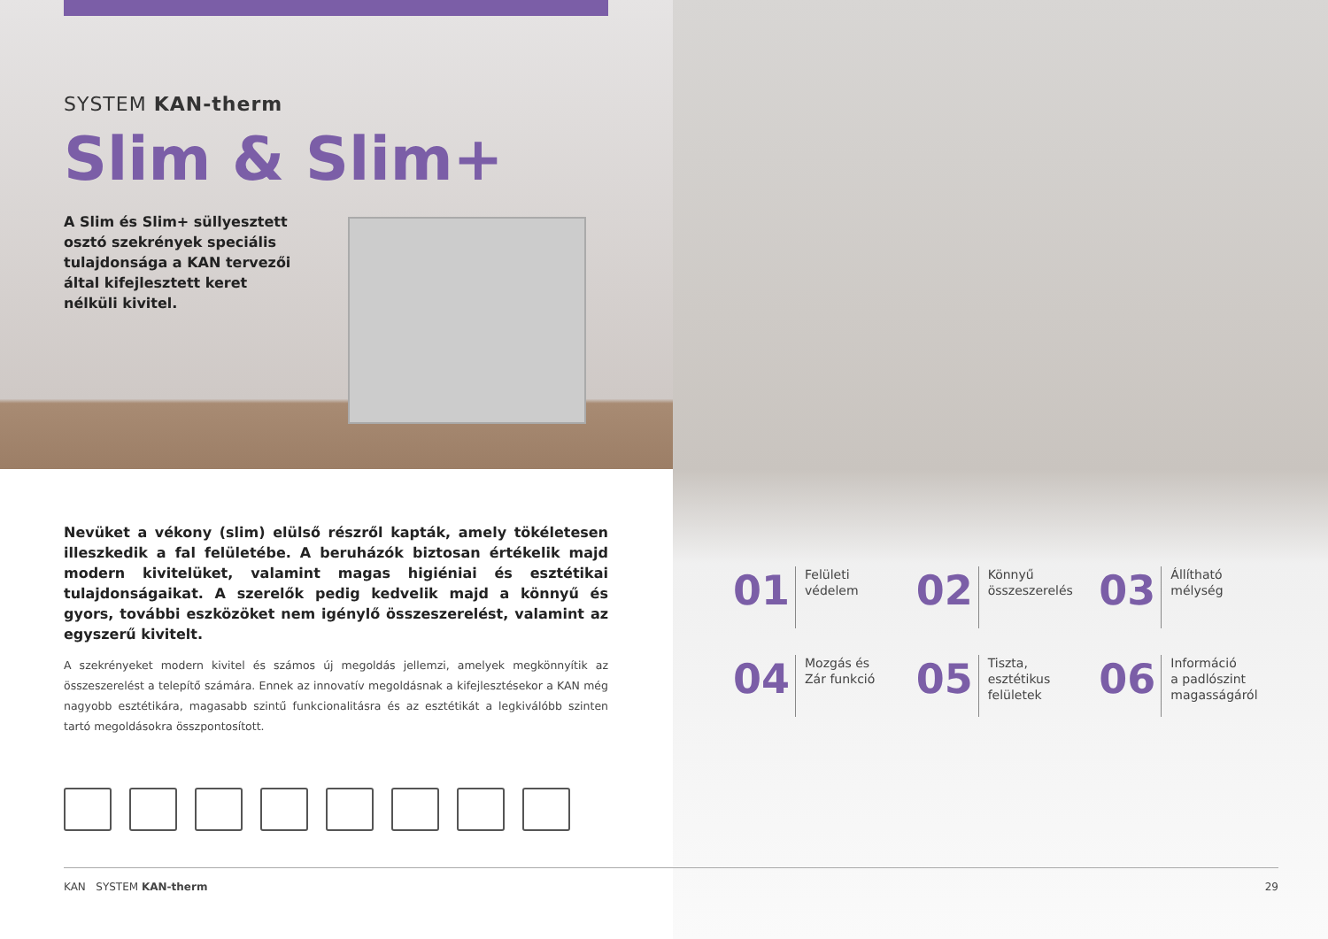SYSTEM KAN-therm
Slim & Slim+
A Slim és Slim+ süllyesztett osztó szekrények speciális tulajdonsága a KAN tervezői által kifejlesztett keret nélküli kivitel.
Nevüket a vékony (slim) elülső részről kapták, amely tökéletesen illeszkedik a fal felületébe. A beruházók biztosan értékelik majd modern kivitelüket, valamint magas higiéniai és esztétikai tulajdonságaikat. A szerelők pedig kedvelik majd a könnyű és gyors, további eszközöket nem igénylő összeszerelést, valamint az egyszerű kivitelt.
A szekrényeket modern kivitel és számos új megoldás jellemzi, amelyek megkönnyítik az összeszerelést a telepítő számára. Ennek az innovatív megoldásnak a kifejlesztésekor a KAN még nagyobb esztétikára, magasabb szintű funkcionalitásra és az esztétikát a legkiválóbb szinten tartó megoldásokra összpontosított.
01
Felületi
védelem
02
Könnyű
összeszerelés
03
Állítható
mélység
04
Mozgás és
Zár funkció
05
Tiszta,
esztétikus
felületek
06
Információ
a padlószint
magasságáról
KAN SYSTEM KAN-therm 29